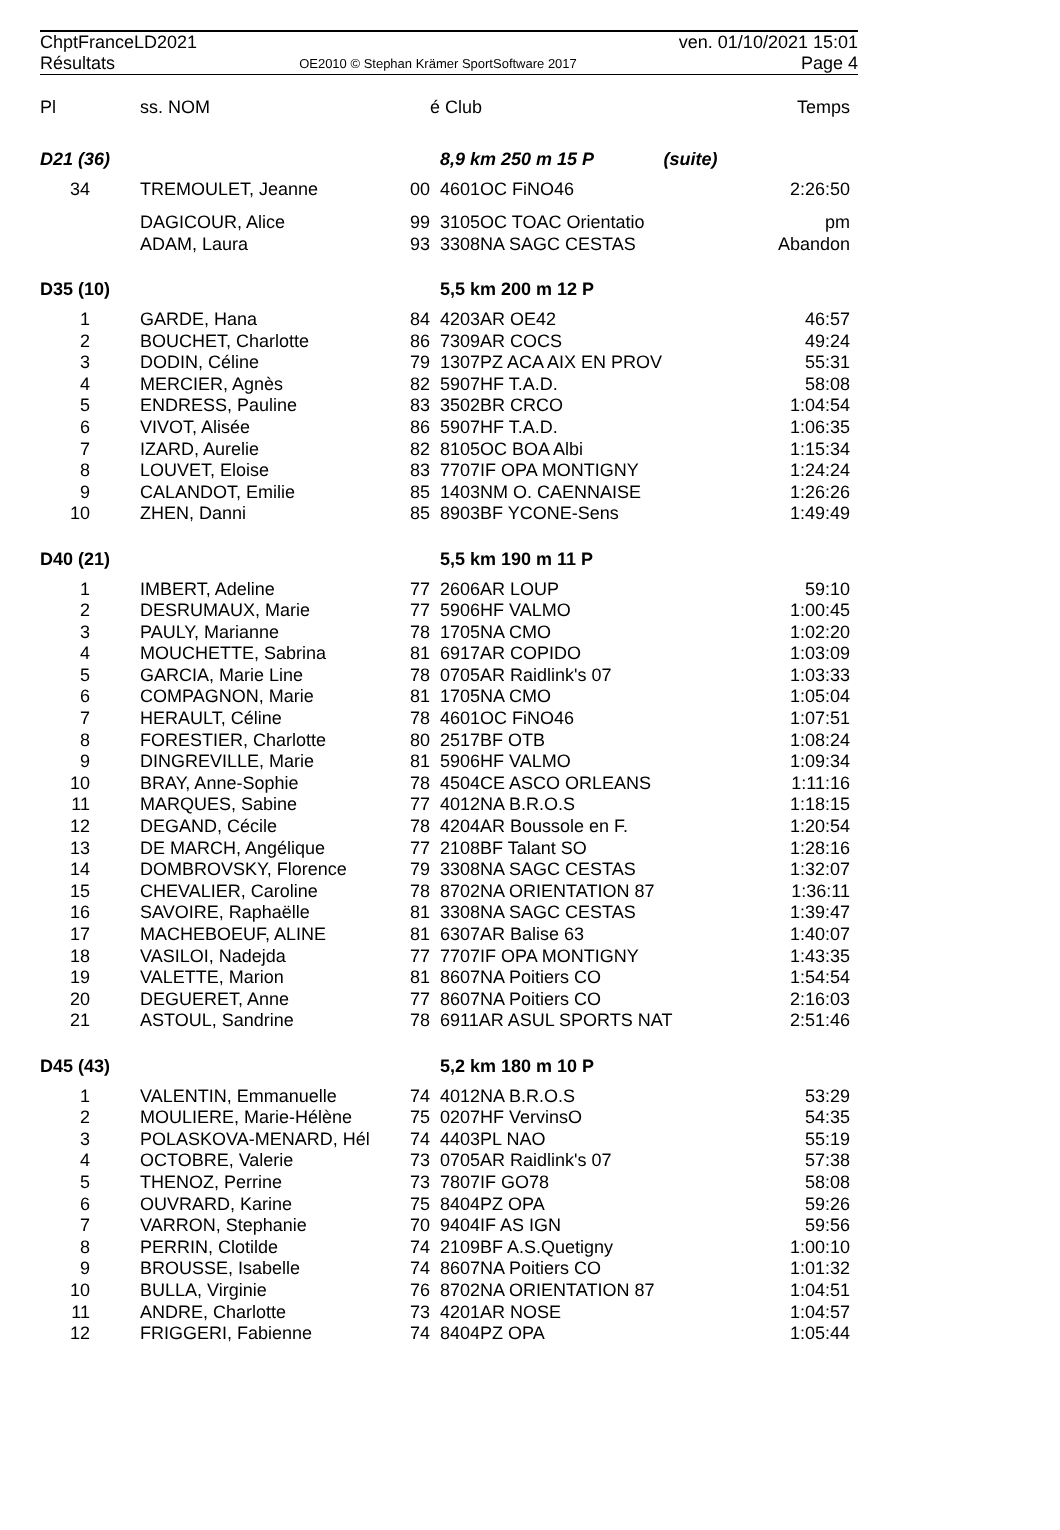ChptFranceLD2021
Résultats
OE2010 © Stephan Krämer SportSoftware 2017
ven. 01/10/2021 15:01
Page 4
| Pl | ss. NOM | é | Club | Temps |
| --- | --- | --- | --- | --- |
| D21 (36) | | | 8,9 km 250 m 15 P (suite) | |
| 34 | TREMOULET, Jeanne | 00 | 4601OC FiNO46 | 2:26:50 |
| | DAGICOUR, Alice | 99 | 3105OC TOAC Orientatio | pm |
| | ADAM, Laura | 93 | 3308NA SAGC CESTAS | Abandon |
| D35 (10) | | | 5,5 km 200 m 12 P | |
| 1 | GARDE, Hana | 84 | 4203AR OE42 | 46:57 |
| 2 | BOUCHET, Charlotte | 86 | 7309AR COCS | 49:24 |
| 3 | DODIN, Céline | 79 | 1307PZ ACA AIX EN PROV | 55:31 |
| 4 | MERCIER, Agnès | 82 | 5907HF T.A.D. | 58:08 |
| 5 | ENDRESS, Pauline | 83 | 3502BR CRCO | 1:04:54 |
| 6 | VIVOT, Alisée | 86 | 5907HF T.A.D. | 1:06:35 |
| 7 | IZARD, Aurelie | 82 | 8105OC BOA Albi | 1:15:34 |
| 8 | LOUVET, Eloise | 83 | 7707IF OPA MONTIGNY | 1:24:24 |
| 9 | CALANDOT, Emilie | 85 | 1403NM O. CAENNAISE | 1:26:26 |
| 10 | ZHEN, Danni | 85 | 8903BF YCONE-Sens | 1:49:49 |
| D40 (21) | | | 5,5 km 190 m 11 P | |
| 1 | IMBERT, Adeline | 77 | 2606AR LOUP | 59:10 |
| 2 | DESRUMAUX, Marie | 77 | 5906HF VALMO | 1:00:45 |
| 3 | PAULY, Marianne | 78 | 1705NA CMO | 1:02:20 |
| 4 | MOUCHETTE, Sabrina | 81 | 6917AR COPIDO | 1:03:09 |
| 5 | GARCIA, Marie Line | 78 | 0705AR Raidlink's 07 | 1:03:33 |
| 6 | COMPAGNON, Marie | 81 | 1705NA CMO | 1:05:04 |
| 7 | HERAULT, Céline | 78 | 4601OC FiNO46 | 1:07:51 |
| 8 | FORESTIER, Charlotte | 80 | 2517BF OTB | 1:08:24 |
| 9 | DINGREVILLE, Marie | 81 | 5906HF VALMO | 1:09:34 |
| 10 | BRAY, Anne-Sophie | 78 | 4504CE ASCO ORLEANS | 1:11:16 |
| 11 | MARQUES, Sabine | 77 | 4012NA B.R.O.S | 1:18:15 |
| 12 | DEGAND, Cécile | 78 | 4204AR Boussole en F. | 1:20:54 |
| 13 | DE MARCH, Angélique | 77 | 2108BF Talant SO | 1:28:16 |
| 14 | DOMBROVSKY, Florence | 79 | 3308NA SAGC CESTAS | 1:32:07 |
| 15 | CHEVALIER, Caroline | 78 | 8702NA ORIENTATION 87 | 1:36:11 |
| 16 | SAVOIRE, Raphaëlle | 81 | 3308NA SAGC CESTAS | 1:39:47 |
| 17 | MACHEBOEUF, ALINE | 81 | 6307AR Balise 63 | 1:40:07 |
| 18 | VASILOI, Nadejda | 77 | 7707IF OPA MONTIGNY | 1:43:35 |
| 19 | VALETTE, Marion | 81 | 8607NA Poitiers CO | 1:54:54 |
| 20 | DEGUERET, Anne | 77 | 8607NA Poitiers CO | 2:16:03 |
| 21 | ASTOUL, Sandrine | 78 | 6911AR ASUL SPORTS NAT | 2:51:46 |
| D45 (43) | | | 5,2 km 180 m 10 P | |
| 1 | VALENTIN, Emmanuelle | 74 | 4012NA B.R.O.S | 53:29 |
| 2 | MOULIERE, Marie-Hélène | 75 | 0207HF VervinsO | 54:35 |
| 3 | POLASKOVA-MENARD, Hél | 74 | 4403PL NAO | 55:19 |
| 4 | OCTOBRE, Valerie | 73 | 0705AR Raidlink's 07 | 57:38 |
| 5 | THENOZ, Perrine | 73 | 7807IF GO78 | 58:08 |
| 6 | OUVRARD, Karine | 75 | 8404PZ OPA | 59:26 |
| 7 | VARRON, Stephanie | 70 | 9404IF AS IGN | 59:56 |
| 8 | PERRIN, Clotilde | 74 | 2109BF A.S.Quetigny | 1:00:10 |
| 9 | BROUSSE, Isabelle | 74 | 8607NA Poitiers CO | 1:01:32 |
| 10 | BULLA, Virginie | 76 | 8702NA ORIENTATION 87 | 1:04:51 |
| 11 | ANDRE, Charlotte | 73 | 4201AR NOSE | 1:04:57 |
| 12 | FRIGGERI, Fabienne | 74 | 8404PZ OPA | 1:05:44 |